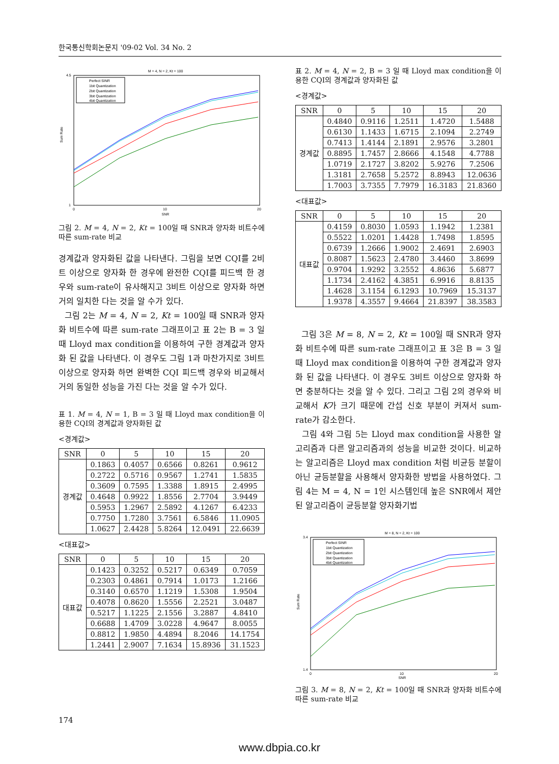한국통신학회논문지 '09-02 Vol. 34 No. 2
M = 4, N = 2, Kt = 100
SNR
Sum Rate
4.5
1
0
20
10
Perfect SINR
1bit Quantization
2bit Quantization
3bit Quantization
4bit Quantization
그림 2. M = 4, N = 2, Kt = 100일 때 SNR과 양자화 비트수에 따른 sum-rate 비교
경계값과 양자화된 값을 나타낸다. 그림을 보면 CQI를 2비트 이상으로 양자화 한 경우에 완전한 CQI를 피드백 한 경우와 sum-rate이 유사해지고 3비트 이상으로 양자화 하면 거의 일치한 다는 것을 알 수가 있다.
그림 2는 M = 4, N = 2, Kt = 100일 때 SNR과 양자화 비트수에 따른 sum-rate 그래프이고 표 2는 B = 3 일 때 Lloyd max condition을 이용하여 구한 경계값과 양자화 된 값을 나타낸다. 이 경우도 그림 1과 마찬가지로 3비트 이상으로 양자화 하면 완벽한 CQI 피드백 경우와 비교해서 거의 동일한 성능을 가진 다는 것을 알 수가 있다.
표 1. M = 4, N = 1, B = 3 일 때 Lloyd max condition을 이용한 CQI의 경계값과 양자화된 값
<경계값>
| SNR | 0 | 5 | 10 | 15 | 20 |
| --- | --- | --- | --- | --- | --- |
| 경계값 | 0.1863 | 0.4057 | 0.6566 | 0.8261 | 0.9612 |
| | 0.2722 | 0.5716 | 0.9567 | 1.2741 | 1.5835 |
| | 0.3609 | 0.7595 | 1.3388 | 1.8915 | 2.4995 |
| | 0.4648 | 0.9922 | 1.8556 | 2.7704 | 3.9449 |
| | 0.5953 | 1.2967 | 2.5892 | 4.1267 | 6.4233 |
| | 0.7750 | 1.7280 | 3.7561 | 6.5846 | 11.0905 |
| | 1.0627 | 2.4428 | 5.8264 | 12.0491 | 22.6639 |
<대표값>
| SNR | 0 | 5 | 10 | 15 | 20 |
| --- | --- | --- | --- | --- | --- |
| 대표값 | 0.1423 | 0.3252 | 0.5217 | 0.6349 | 0.7059 |
| | 0.2303 | 0.4861 | 0.7914 | 1.0173 | 1.2166 |
| | 0.3140 | 0.6570 | 1.1219 | 1.5308 | 1.9504 |
| | 0.4078 | 0.8620 | 1.5556 | 2.2521 | 3.0487 |
| | 0.5217 | 1.1225 | 2.1556 | 3.2887 | 4.8410 |
| | 0.6688 | 1.4709 | 3.0228 | 4.9647 | 8.0055 |
| | 0.8812 | 1.9850 | 4.4894 | 8.2046 | 14.1754 |
| | 1.2441 | 2.9007 | 7.1634 | 15.8936 | 31.1523 |
표 2. M = 4, N = 2, B = 3 일 때 Lloyd max condition을 이용한 CQI의 경계값과 양자화된 값
<경계값>
| SNR | 0 | 5 | 10 | 15 | 20 |
| --- | --- | --- | --- | --- | --- |
| 경계값 | 0.4840 | 0.9116 | 1.2511 | 1.4720 | 1.5488 |
| | 0.6130 | 1.1433 | 1.6715 | 2.1094 | 2.2749 |
| | 0.7413 | 1.4144 | 2.1891 | 2.9576 | 3.2801 |
| | 0.8895 | 1.7457 | 2.8666 | 4.1548 | 4.7788 |
| | 1.0719 | 2.1727 | 3.8202 | 5.9276 | 7.2506 |
| | 1.3181 | 2.7658 | 5.2572 | 8.8943 | 12.0636 |
| | 1.7003 | 3.7355 | 7.7979 | 16.3183 | 21.8360 |
<대표값>
| SNR | 0 | 5 | 10 | 15 | 20 |
| --- | --- | --- | --- | --- | --- |
| 대표값 | 0.4159 | 0.8030 | 1.0593 | 1.1942 | 1.2381 |
| | 0.5522 | 1.0201 | 1.4428 | 1.7498 | 1.8595 |
| | 0.6739 | 1.2666 | 1.9002 | 2.4691 | 2.6903 |
| | 0.8087 | 1.5623 | 2.4780 | 3.4460 | 3.8699 |
| | 0.9704 | 1.9292 | 3.2552 | 4.8636 | 5.6877 |
| | 1.1734 | 2.4162 | 4.3851 | 6.9916 | 8.8135 |
| | 1.4628 | 3.1154 | 6.1293 | 10.7969 | 15.3137 |
| | 1.9378 | 4.3557 | 9.4664 | 21.8397 | 38.3583 |
그림 3은 M = 8, N = 2, Kt = 100일 때 SNR과 양자화 비트수에 따른 sum-rate 그래프이고 표 3은 B = 3 일 때 Lloyd max condition을 이용하여 구한 경계값과 양자화 된 값을 나타낸다. 이 경우도 3비트 이상으로 양자화 하면 충분하다는 것을 알 수 있다. 그리고 그림 2의 경우와 비교해서 K가 크기 때문에 간섭 신호 부분이 커져서 sum-rate가 감소한다.
그림 4와 그림 5는 Lloyd max condition을 사용한 알고리즘과 다른 알고리즘과의 성능을 비교한 것이다. 비교하는 알고리즘은 Lloyd max condition 처럼 비균등 분할이 아닌 균등분할을 사용해서 양자화한 방법을 사용하였다. 그림 4는 M = 4, N = 1인 시스템인데 높은 SNR에서 제안된 알고리즘이 균등분할 양자화기법
M = 8, N = 2, Kt = 100
SNR
Sum Rate
3.4
1.4
0
20
10
Perfect SINR
1bit Quantization
2bit Quantization
3bit Quantization
4bit Quantization
그림 3. M = 8, N = 2, Kt = 100일 때 SNR과 양자화 비트수에 따른 sum-rate 비교
174
www.dbpia.co.kr